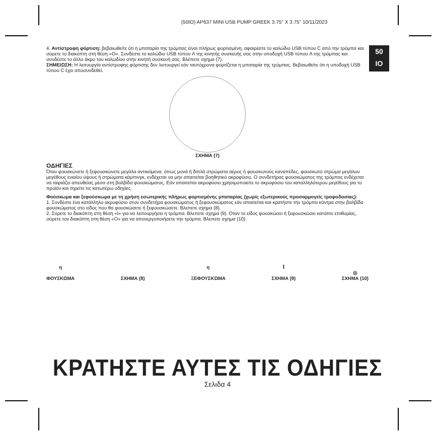(50IO) AP637 MINI USB PUMP GREEK 3.75" X 3.75" 10/11/2023
50
IO
4. Αντίστροφη φόρτιση: βεβαιωθείτε ότι η μπαταρία της τρόμπας είναι πλήρως φορτισμένη, αφαιρέστε το καλώδιο USB τύπου C από την τρόμπα και σύρετε το διακόπτη στη θέση «O». Συνδέστε το καλώδιο USB τύπου A της κινητής συσκευής σας στην υποδοχή USB τύπου A της τρόμπας και συνδέστε το άλλο άκρο του καλωδίου στην κινητή συσκευή σας. Βλέπετε σχημα (7).
ΣΗΜΕΙΩΣΗ: Η λειτουργία αντίστροφης φόρτισης δεν λειτουργεί εάν ταυτόχρονα φορτίζεται η μπαταρία της τρόμπας. Βεβαιωθείτε ότι η υποδοχή USB τύπου C έχει αποσυνδεθεί.
ΣΧΗΜΑ (7)
ΟΔΗΓΙΕΣ
Όταν φουσκώνετε ή ξεφουσκώνετε μεγάλα αντικείμενα, όπως μονά ή διπλά στρώματα αέρος ή φουσκωτούς καναπέδες, φουσκωτό στρώμα μεγάλου μεγέθους ενιαίου ύψους ή στρώματα κάμπινγκ, ενδέχεται να μην απαιτείται βοηθητικό ακροφύσιο. Ο συνδετήρας φουσκώματος της τρόμπας ενδέχεται να ταιριάζει απευθείας μέσα στη βαλβίδα φουσκώματος. Εάν απαιτείται ακροφύσιο χρησιμοποιείτε το ακροφύσιο του καταλληλότερου μεγέθους για το προϊόν και τηρείτε τις κατωτέρω οδηγίες.
Φούσκωμα και ξεφούσκωμα με τη χρήση εσωτερικής πλήρως φορτισμένης μπαταρίας (χωρίς εξωτερικούς προσαρμογείς τροφοδοσίας):
1. Συνδέστε ένα κατάλληλο ακροφύσιο στον συνδετήρα φουσκώματος ή ξεφουσκώματος εάν απαιτείται και κρατήστε την τρόμπα κόντρα στην βαλβίδα φουσκώματος στο είδος που θα φουσκώσετε ή ξεφουσκώσετε. Βλεπετε σχημα (8).
2. Σύρετε το διακόπτη στη θέση «I» για να λειτουργήσει η τρόμπα. Βλεπετε σχημα (9). Όταν το είδος φουσκώσει ή ξεφουσκώσει κατόπιν επιθυμίας, σύρετε τον διακόπτη στη θέση «O» για να απενεργοποιήσετε την τρόμπα. Βλεπετε σχημα (10).
η
ΦΟΥΣΚΩΜΑ
ΣΧΗΜΑ (8) η
ΞΕΦΟΥΣΚΩΜΑ
I
ΣΧΗΜΑ (9)
◎
ΣΧΗΜΑ (10)
ΚΡΑΤΗΣΤΕ ΑΥΤΕΣ ΤΙΣ ΟΔΗΓΙΕΣ
Σελιδα 4